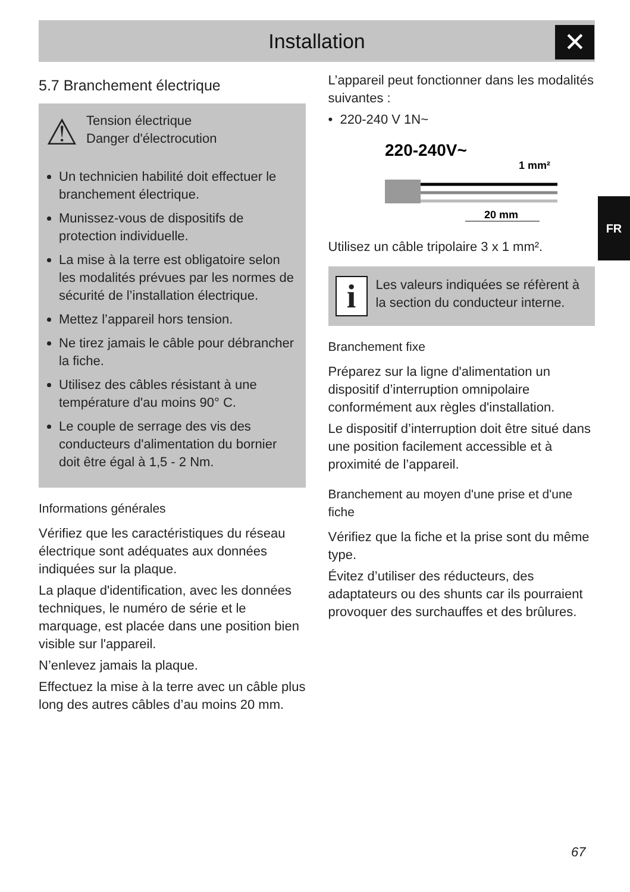Installation ✕
FR
5.7 Branchement électrique
⚠
Tension électrique
Danger d'électrocution
Un technicien habilité doit effectuer le branchement électrique.
Munissez-vous de dispositifs de protection individuelle.
La mise à la terre est obligatoire selon les modalités prévues par les normes de sécurité de l’installation électrique.
Mettez l’appareil hors tension.
Ne tirez jamais le câble pour débrancher la fiche.
Utilisez des câbles résistant à une température d'au moins 90° C.
Le couple de serrage des vis des conducteurs d'alimentation du bornier doit être égal à 1,5 - 2 Nm.
Informations générales
Vérifiez que les caractéristiques du réseau électrique sont adéquates aux données indiquées sur la plaque.
La plaque d'identification, avec les données techniques, le numéro de série et le marquage, est placée dans une position bien visible sur l'appareil.
N’enlevez jamais la plaque.
Effectuez la mise à la terre avec un câble plus long des autres câbles d’au moins 20 mm.
L’appareil peut fonctionner dans les modalités suivantes :
• 220-240 V 1N~
220-240V~
1 mm²
20 mm
Utilisez un câble tripolaire 3 x 1 mm².
i
Les valeurs indiquées se réfèrent à la section du conducteur interne.
Branchement fixe
Préparez sur la ligne d'alimentation un dispositif d’interruption omnipolaire conformément aux règles d'installation.
Le dispositif d’interruption doit être situé dans une position facilement accessible et à proximité de l’appareil.
Branchement au moyen d'une prise et d'une fiche
Vérifiez que la fiche et la prise sont du même type.
Évitez d’utiliser des réducteurs, des adaptateurs ou des shunts car ils pourraient provoquer des surchauffes et des brûlures.
67